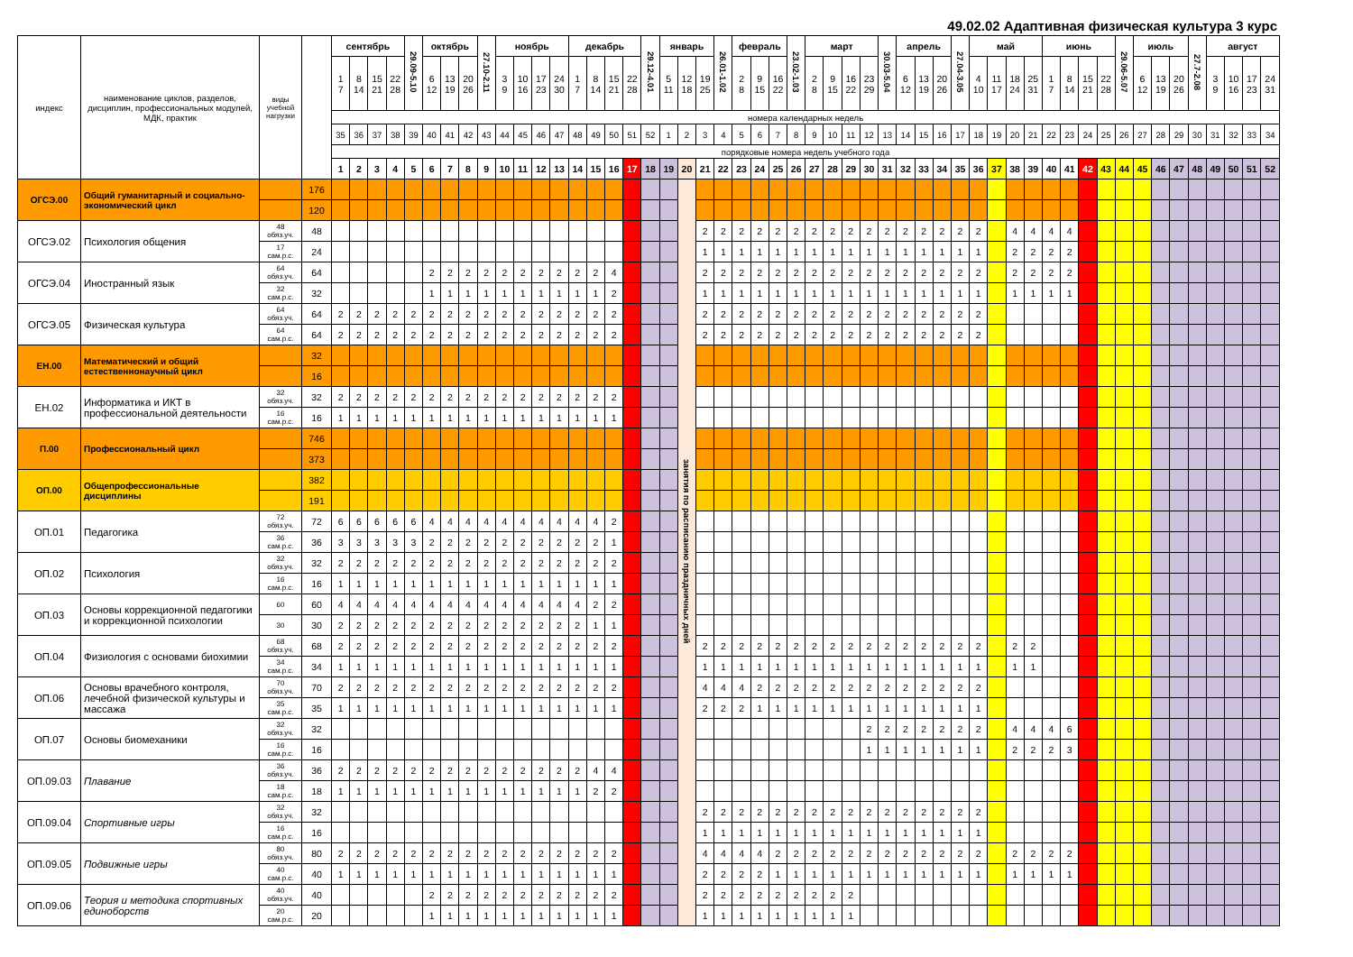49.02.02 Адаптивная физическая культура 3 курс
| индекс | наименование циклов, разделов, дисциплин, профессиональных модулей, МДК, практик | виды учебной нагрузки | | сентябрь | | | | 29.09-5.10 | октябрь | | | 27.10-2.11 | ноябрь | | | | декабрь | | | | 29.12-4.01 | январь | | | 26.01-1.02 | февраль | | | 23.02-1.03 | март | | | | 30.03-5.04 | апрель | | | 27.04-3.05 | май | | | | июнь | | | | 29.06-5.07 | июль | | | 27.7-2.08 | август | | | |
| | | | | 1 7 | 8 14 | 15 21 | 22 28 | | 6 12 | 13 19 | 20 26 | | 3 9 | 10 16 | 17 23 | 24 30 | 1 7 | 8 14 | 15 21 | 22 28 | | 5 11 | 12 18 | 19 25 | | 2 8 | 9 15 | 16 22 | | 2 8 | 9 15 | 16 22 | 23 29 | | 6 12 | 13 19 | 20 26 | | 4 10 | 11 17 | 18 24 | 25 31 | 1 7 | 8 14 | 15 21 | 22 28 | | 6 12 | 13 19 | 20 26 | | 3 9 | 10 16 | 17 23 | 24 31 |
| | | | | номера календарных недель | | | | | | | | | | | | | | | | | | | | | | | | | | | | | | | | | | | | | | | | | | | | | | | | | | | |
| | | | | 35 | 36 | 37 | 38 | 39 | 40 | 41 | 42 | 43 | 44 | 45 | 46 | 47 | 48 | 49 | 50 | 51 | 52 | 1 | 2 | 3 | 4 | 5 | 6 | 7 | 8 | 9 | 10 | 11 | 12 | 13 | 14 | 15 | 16 | 17 | 18 | 19 | 20 | 21 | 22 | 23 | 24 | 25 | 26 | 27 | 28 | 29 | 30 | 31 | 32 | 33 | 34 |
| | | | | порядковые номера недель учебного года | | | | | | | | | | | | | | | | | | | | | | | | | | | | | | | | | | | | | | | | | | | | | | | | | | | |
| | | | | 1 | 2 | 3 | 4 | 5 | 6 | 7 | 8 | 9 | 10 | 11 | 12 | 13 | 14 | 15 | 16 | 17 | 18 | 19 | 20 | 21 | 22 | 23 | 24 | 25 | 26 | 27 | 28 | 29 | 30 | 31 | 32 | 33 | 34 | 35 | 36 | 37 | 38 | 39 | 40 | 41 | 42 | 43 | 44 | 45 | 46 | 47 | 48 | 49 | 50 | 51 | 52 |
| ОГСЭ.00 | Общий гуманитарный и социально-экономический цикл | | 176 | | | | | | | | | | | | | | | | | | | | занятия по расписанию праздничных дней | | | | | | | | | | | | | | | | | | | | | | | | | | | | | | | | |
| | | | 120 | | | | | | | | | | | | | | | | | | | | | | | | | | | | | | | | | | | | | | | | | | | | | | | | | | | | |
| ОГСЭ.02 | Психология общения | 48 обяз.уч. | 48 | | | | | | | | | | | | | | | | | | | | | 2 | 2 | 2 | 2 | 2 | 2 | 2 | 2 | 2 | 2 | 2 | 2 | 2 | 2 | 2 | 2 | | 4 | 4 | 4 | 4 | | | | | | | | | | | |
| | | 17 сам.р.с. | 24 | | | | | | | | | | | | | | | | | | | | | 1 | 1 | 1 | 1 | 1 | 1 | 1 | 1 | 1 | 1 | 1 | 1 | 1 | 1 | 1 | 1 | | 2 | 2 | 2 | 2 | | | | | | | | | | | |
| ОГСЭ.04 | Иностранный язык | 64 обяз.уч. | 64 | | | | | | 2 | 2 | 2 | 2 | 2 | 2 | 2 | 2 | 2 | 2 | 4 | | | | | 2 | 2 | 2 | 2 | 2 | 2 | 2 | 2 | 2 | 2 | 2 | 2 | 2 | 2 | 2 | 2 | | 2 | 2 | 2 | 2 | | | | | | | | | | | |
| | | 32 сам.р.с. | 32 | | | | | | 1 | 1 | 1 | 1 | 1 | 1 | 1 | 1 | 1 | 1 | 2 | | | | | 1 | 1 | 1 | 1 | 1 | 1 | 1 | 1 | 1 | 1 | 1 | 1 | 1 | 1 | 1 | 1 | | 1 | 1 | 1 | 1 | | | | | | | | | | | |
| ОГСЭ.05 | Физическая культура | 64 обяз.уч. | 64 | 2 | 2 | 2 | 2 | 2 | 2 | 2 | 2 | 2 | 2 | 2 | 2 | 2 | 2 | 2 | 2 | | | | | 2 | 2 | 2 | 2 | 2 | 2 | 2 | 2 | 2 | 2 | 2 | 2 | 2 | 2 | 2 | 2 | | | | | | | | | | | | | | | | |
| | | 64 сам.р.с. | 64 | 2 | 2 | 2 | 2 | 2 | 2 | 2 | 2 | 2 | 2 | 2 | 2 | 2 | 2 | 2 | 2 | | | | | 2 | 2 | 2 | 2 | 2 | 2 | 2 | 2 | 2 | 2 | 2 | 2 | 2 | 2 | 2 | 2 | | | | | | | | | | | | | | | | |
| ЕН.00 | Математический и общий естественнонаучный цикл | | 32 | | | | | | | | | | | | | | | | | | | | | | | | | | | | | | | | | | | | | | | | | | | | | | | | | | | | |
| | | | 16 | | | | | | | | | | | | | | | | | | | | | | | | | | | | | | | | | | | | | | | | | | | | | | | | | | | | |
| ЕН.02 | Информатика и ИКТ в профессиональной деятельности | 32 обяз.уч. | 32 | 2 | 2 | 2 | 2 | 2 | 2 | 2 | 2 | 2 | 2 | 2 | 2 | 2 | 2 | 2 | 2 | | | | | | | | | | | | | | | | | | | | | | | | | | | | | | | | | | | | |
| | | 16 сам.р.с. | 16 | 1 | 1 | 1 | 1 | 1 | 1 | 1 | 1 | 1 | 1 | 1 | 1 | 1 | 1 | 1 | 1 | | | | | | | | | | | | | | | | | | | | | | | | | | | | | | | | | | | | |
| П.00 | Профессиональный цикл | | 746 | | | | | | | | | | | | | | | | | | | | | | | | | | | | | | | | | | | | | | | | | | | | | | | | | | | | |
| | | | 373 | | | | | | | | | | | | | | | | | | | | | | | | | | | | | | | | | | | | | | | | | | | | | | | | | | | | |
| ОП.00 | Общепрофессиональные дисциплины | | 382 | | | | | | | | | | | | | | | | | | | | | | | | | | | | | | | | | | | | | | | | | | | | | | | | | | | | |
| | | | 191 | | | | | | | | | | | | | | | | | | | | | | | | | | | | | | | | | | | | | | | | | | | | | | | | | | | | |
| ОП.01 | Педагогика | 72 обяз.уч. | 72 | 6 | 6 | 6 | 6 | 6 | 4 | 4 | 4 | 4 | 4 | 4 | 4 | 4 | 4 | 4 | 2 | | | | | | | | | | | | | | | | | | | | | | | | | | | | | | | | | | | | |
| | | 36 сам.р.с. | 36 | 3 | 3 | 3 | 3 | 3 | 2 | 2 | 2 | 2 | 2 | 2 | 2 | 2 | 2 | 2 | 1 | | | | | | | | | | | | | | | | | | | | | | | | | | | | | | | | | | | | |
| ОП.02 | Психология | 32 обяз.уч. | 32 | 2 | 2 | 2 | 2 | 2 | 2 | 2 | 2 | 2 | 2 | 2 | 2 | 2 | 2 | 2 | 2 | | | | | | | | | | | | | | | | | | | | | | | | | | | | | | | | | | | | |
| | | 16 сам.р.с. | 16 | 1 | 1 | 1 | 1 | 1 | 1 | 1 | 1 | 1 | 1 | 1 | 1 | 1 | 1 | 1 | 1 | | | | | | | | | | | | | | | | | | | | | | | | | | | | | | | | | | | | |
| ОП.03 | Основы коррекционной педагогики и коррекционной психологии | 60 | 60 | 4 | 4 | 4 | 4 | 4 | 4 | 4 | 4 | 4 | 4 | 4 | 4 | 4 | 4 | 2 | 2 | | | | | | | | | | | | | | | | | | | | | | | | | | | | | | | | | | | | |
| | | 30 | 30 | 2 | 2 | 2 | 2 | 2 | 2 | 2 | 2 | 2 | 2 | 2 | 2 | 2 | 2 | 1 | 1 | | | | | | | | | | | | | | | | | | | | | | | | | | | | | | | | | | | | |
| ОП.04 | Физиология с основами биохимии | 68 обяз.уч. | 68 | 2 | 2 | 2 | 2 | 2 | 2 | 2 | 2 | 2 | 2 | 2 | 2 | 2 | 2 | 2 | 2 | | | | | 2 | 2 | 2 | 2 | 2 | 2 | 2 | 2 | 2 | 2 | 2 | 2 | 2 | 2 | 2 | 2 | | 2 | 2 | | | | | | | | | | | | | |
| | | 34 сам.р.с. | 34 | 1 | 1 | 1 | 1 | 1 | 1 | 1 | 1 | 1 | 1 | 1 | 1 | 1 | 1 | 1 | 1 | | | | | 1 | 1 | 1 | 1 | 1 | 1 | 1 | 1 | 1 | 1 | 1 | 1 | 1 | 1 | 1 | 1 | | 1 | 1 | | | | | | | | | | | | | |
| ОП.06 | Основы врачебного контроля, лечебной физической культуры и массажа | 70 обяз.уч. | 70 | 2 | 2 | 2 | 2 | 2 | 2 | 2 | 2 | 2 | 2 | 2 | 2 | 2 | 2 | 2 | 2 | | | | | 4 | 4 | 4 | 2 | 2 | 2 | 2 | 2 | 2 | 2 | 2 | 2 | 2 | 2 | 2 | 2 | | | | | | | | | | | | | | | | |
| | | 35 сам.р.с. | 35 | 1 | 1 | 1 | 1 | 1 | 1 | 1 | 1 | 1 | 1 | 1 | 1 | 1 | 1 | 1 | 1 | | | | | 2 | 2 | 2 | 1 | 1 | 1 | 1 | 1 | 1 | 1 | 1 | 1 | 1 | 1 | 1 | 1 | | | | | | | | | | | | | | | | |
| ОП.07 | Основы биомеханики | 32 обяз.уч. | 32 | | | | | | | | | | | | | | | | | | | | | | | | | | | | | | 2 | 2 | 2 | 2 | 2 | 2 | 2 | | 4 | 4 | 4 | 6 | | | | | | | | | | | |
| | | 16 сам.р.с. | 16 | | | | | | | | | | | | | | | | | | | | | | | | | | | | | | 1 | 1 | 1 | 1 | 1 | 1 | 1 | | 2 | 2 | 2 | 3 | | | | | | | | | | | |
| ОП.09.03 | Плавание | 36 обяз.уч. | 36 | 2 | 2 | 2 | 2 | 2 | 2 | 2 | 2 | 2 | 2 | 2 | 2 | 2 | 2 | 4 | 4 | | | | | | | | | | | | | | | | | | | | | | | | | | | | | | | | | | | | |
| | | 18 сам.р.с. | 18 | 1 | 1 | 1 | 1 | 1 | 1 | 1 | 1 | 1 | 1 | 1 | 1 | 1 | 1 | 2 | 2 | | | | | | | | | | | | | | | | | | | | | | | | | | | | | | | | | | | | |
| ОП.09.04 | Спортивные игры | 32 обяз.уч. | 32 | | | | | | | | | | | | | | | | | | | | | 2 | 2 | 2 | 2 | 2 | 2 | 2 | 2 | 2 | 2 | 2 | 2 | 2 | 2 | 2 | 2 | | | | | | | | | | | | | | | | |
| | | 16 сам.р.с. | 16 | | | | | | | | | | | | | | | | | | | | | 1 | 1 | 1 | 1 | 1 | 1 | 1 | 1 | 1 | 1 | 1 | 1 | 1 | 1 | 1 | 1 | | | | | | | | | | | | | | | | |
| ОП.09.05 | Подвижные игры | 80 обяз.уч. | 80 | 2 | 2 | 2 | 2 | 2 | 2 | 2 | 2 | 2 | 2 | 2 | 2 | 2 | 2 | 2 | 2 | | | | | 4 | 4 | 4 | 4 | 2 | 2 | 2 | 2 | 2 | 2 | 2 | 2 | 2 | 2 | 2 | 2 | | 2 | 2 | 2 | 2 | | | | | | | | | | | |
| | | 40 сам.р.с. | 40 | 1 | 1 | 1 | 1 | 1 | 1 | 1 | 1 | 1 | 1 | 1 | 1 | 1 | 1 | 1 | 1 | | | | | 2 | 2 | 2 | 2 | 1 | 1 | 1 | 1 | 1 | 1 | 1 | 1 | 1 | 1 | 1 | 1 | | 1 | 1 | 1 | 1 | | | | | | | | | | | |
| ОП.09.06 | Теория и методика спортивных единоборств | 40 обяз.уч. | 40 | | | | | | 2 | 2 | 2 | 2 | 2 | 2 | 2 | 2 | 2 | 2 | 2 | | | | | 2 | 2 | 2 | 2 | 2 | 2 | 2 | 2 | 2 | | | | | | | | | | | | | | | | | | | | | | | |
| | | 20 сам.р.с. | 20 | | | | | | 1 | 1 | 1 | 1 | 1 | 1 | 1 | 1 | 1 | 1 | 1 | | | | | 1 | 1 | 1 | 1 | 1 | 1 | 1 | 1 | 1 | | | | | | | | | | | | | | | | | | | | | | | |